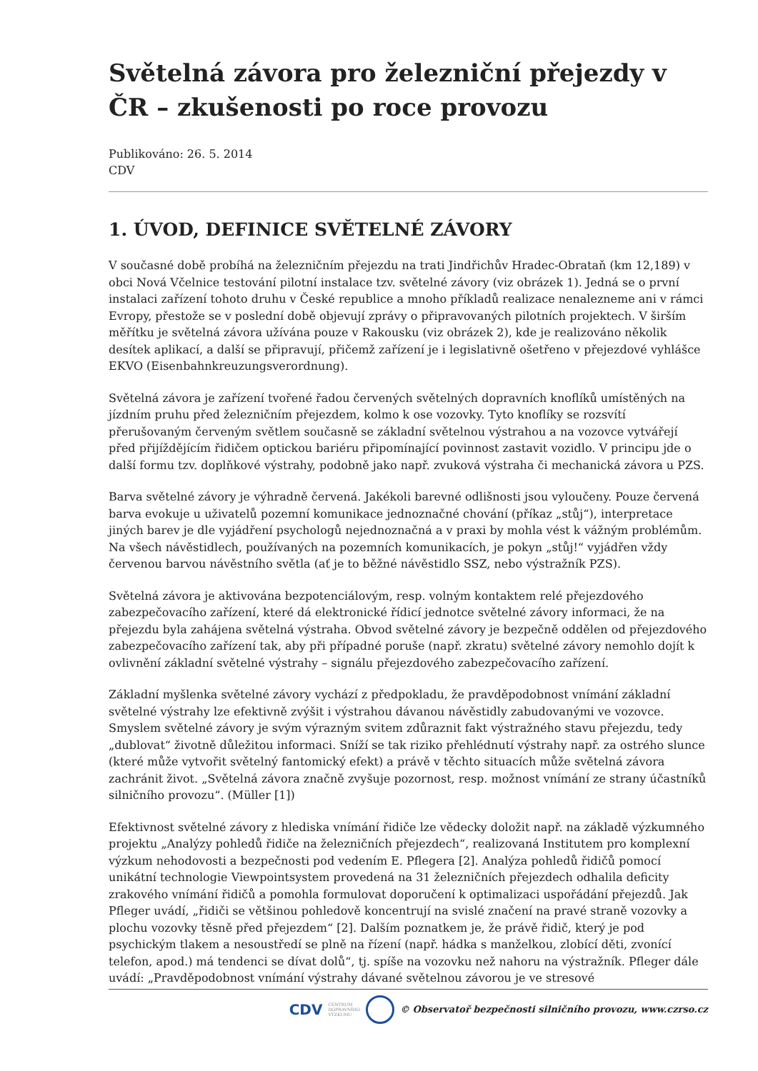Světelná závora pro železniční přejezdy v ČR – zkušenosti po roce provozu
Publikováno: 26. 5. 2014
CDV
1. ÚVOD, DEFINICE SVĚTELNÉ ZÁVORY
V současné době probíhá na železničním přejezdu na trati Jindřichův Hradec-Obrataň (km 12,189) v obci Nová Včelnice testování pilotní instalace tzv. světelné závory (viz obrázek 1). Jedná se o první instalaci zařízení tohoto druhu v České republice a mnoho příkladů realizace nenalezneme ani v rámci Evropy, přestože se v poslední době objevují zprávy o připravovaných pilotních projektech. V širším měřítku je světelná závora užívána pouze v Rakousku (viz obrázek 2), kde je realizováno několik desítek aplikací, a další se připravují, přičemž zařízení je i legislativně ošetřeno v přejezdové vyhlášce EKVO (Eisenbahnkreuzungsverordnung).
Světelná závora je zařízení tvořené řadou červených světelných dopravních knoflíků umístěných na jízdním pruhu před železničním přejezdem, kolmo k ose vozovky. Tyto knoflíky se rozsvítí přerušovaným červeným světlem současně se základní světelnou výstrahou a na vozovce vytvářejí před přijíždějícím řidičem optickou bariéru připomínající povinnost zastavit vozidlo. V principu jde o další formu tzv. doplňkové výstrahy, podobně jako např. zvuková výstraha či mechanická závora u PZS.
Barva světelné závory je výhradně červená. Jakékoli barevné odlišnosti jsou vyloučeny. Pouze červená barva evokuje u uživatelů pozemní komunikace jednoznačné chování (příkaz „stůj“), interpretace jiných barev je dle vyjádření psychologů nejednoznačná a v praxi by mohla vést k vážným problémům. Na všech návěstidlech, používaných na pozemních komunikacích, je pokyn „stůj!“ vyjádřen vždy červenou barvou návěstního světla (ať je to běžné návěstidlo SSZ, nebo výstražník PZS).
Světelná závora je aktivována bezpotenciálovým, resp. volným kontaktem relé přejezdového zabezpečovacího zařízení, které dá elektronické řídicí jednotce světelné závory informaci, že na přejezdu byla zahájena světelná výstraha. Obvod světelné závory je bezpečně oddělen od přejezdového zabezpečovacího zařízení tak, aby při případné poruše (např. zkratu) světelné závory nemohlo dojít k ovlivnění základní světelné výstrahy – signálu přejezdového zabezpečovacího zařízení.
Základní myšlenka světelné závory vychází z předpokladu, že pravděpodobnost vnímání základní světelné výstrahy lze efektivně zvýšit i výstrahou dávanou návěstidly zabudovanými ve vozovce. Smyslem světelné závory je svým výrazným svitem zdůraznit fakt výstražného stavu přejezdu, tedy „dublovat“ životně důležitou informaci. Sníží se tak riziko přehlédnutí výstrahy např. za ostrého slunce (které může vytvořit světelný fantomický efekt) a právě v těchto situacích může světelná závora zachránit život. „Světelná závora značně zvyšuje pozornost, resp. možnost vnímání ze strany účastníků silničního provozu“. (Müller [1])
Efektivnost světelné závory z hlediska vnímání řidiče lze vědecky doložit např. na základě výzkumného projektu „Analýzy pohledů řidiče na železničních přejezdech“, realizovaná Institutem pro komplexní výzkum nehodovosti a bezpečnosti pod vedením E. Pflegera [2]. Analýza pohledů řidičů pomocí unikátní technologie Viewpointsystem provedená na 31 železničních přejezdech odhalila deficity zrakového vnímání řidičů a pomohla formulovat doporučení k optimalizaci uspořádání přejezdů. Jak Pfleger uvádí, „řidiči se většinou pohledově koncentrují na svislé značení na pravé straně vozovky a plochu vozovky těsně před přejezdem“ [2]. Dalším poznatkem je, že právě řidič, který je pod psychickým tlakem a nesoustředí se plně na řízení (např. hádka s manželkou, zlobící děti, zvonící telefon, apod.) má tendenci se dívat dolů“, tj. spíše na vozovku než nahoru na výstražník. Pfleger dále uvádí: „Pravděpodobnost vnímání výstrahy dávané světelnou závorou je ve stresové
CDV CENTRUM
DOPRAVNÍHO
VÝZKUMU © Observatoř bezpečnosti silničního provozu, www.czrso.cz